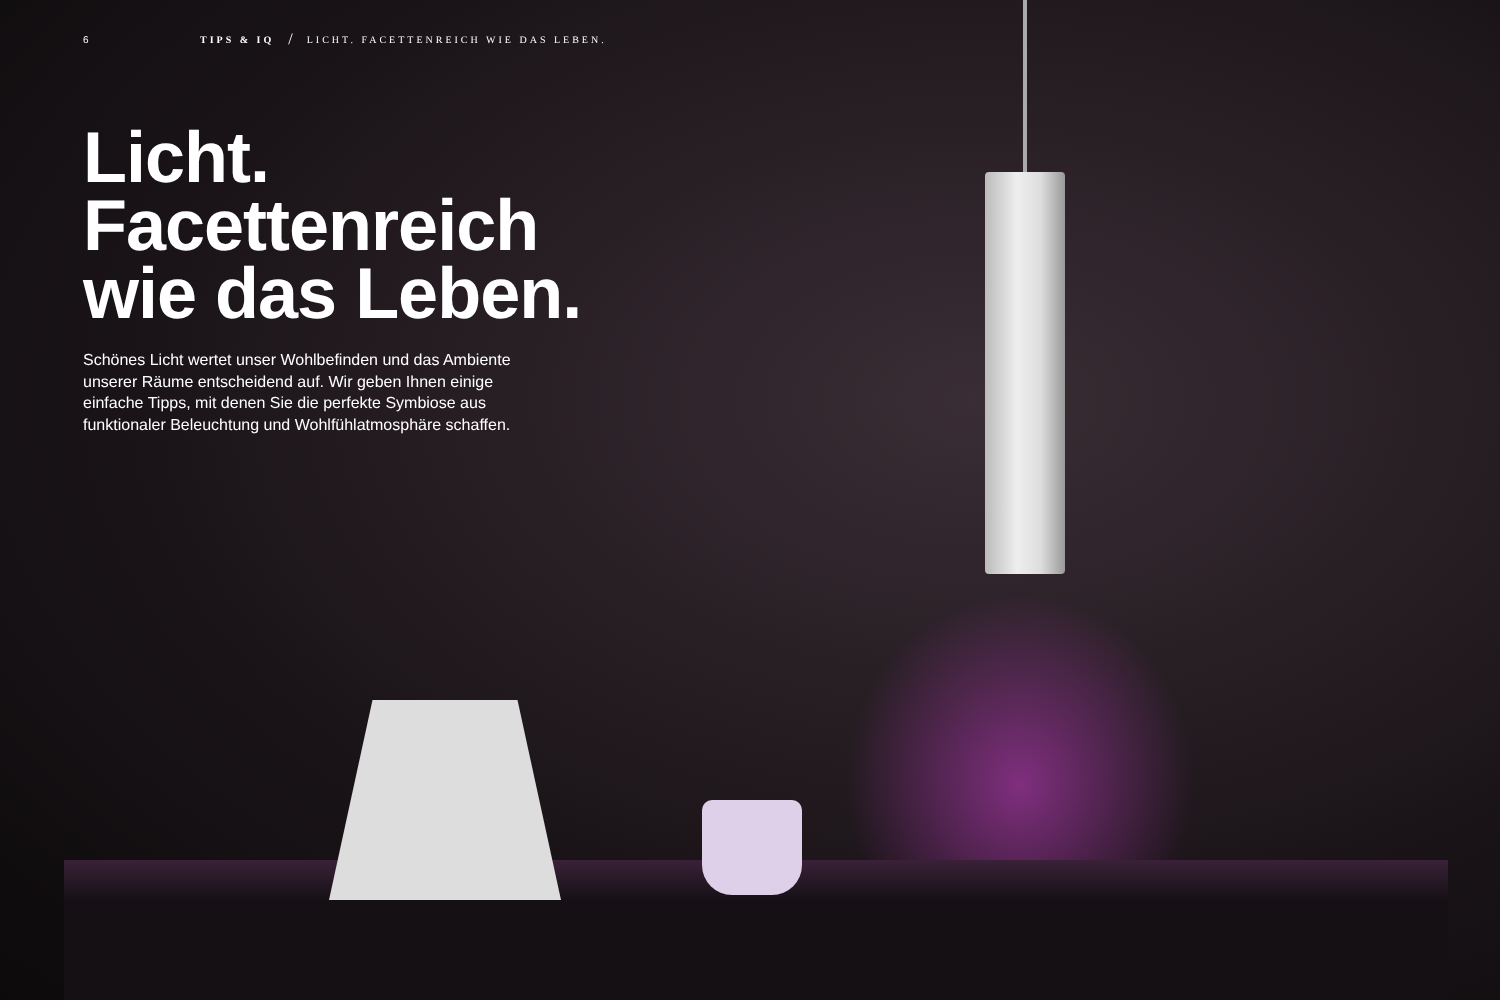6 TIPS & IQ / LICHT. FACETTENREICH WIE DAS LEBEN.
Licht.
Facettenreich
wie das Leben.
Schönes Licht wertet unser Wohlbefinden und das Ambiente unserer Räume entscheidend auf. Wir geben Ihnen einige einfache Tipps, mit denen Sie die perfekte Symbiose aus funktionaler Beleuchtung und Wohlfühlatmosphäre schaffen.